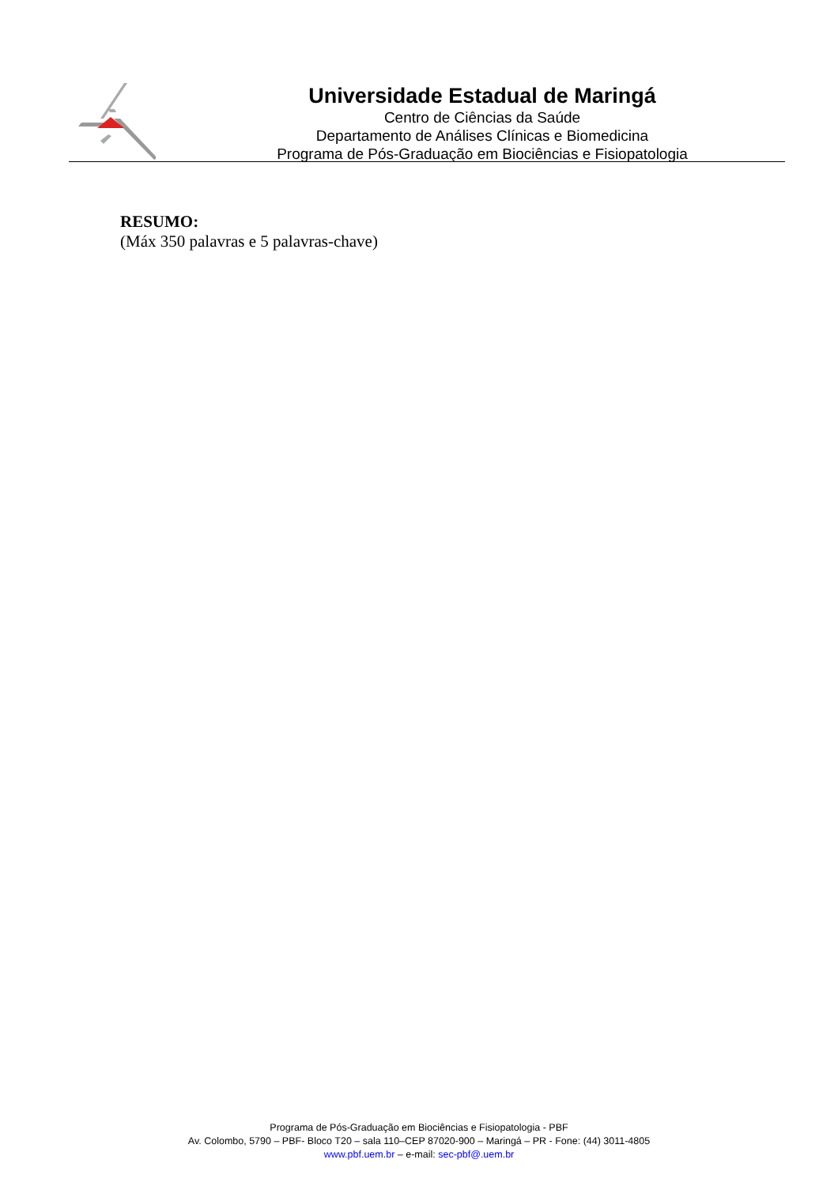Universidade Estadual de Maringá
Centro de Ciências da Saúde
Departamento de Análises Clínicas e Biomedicina
Programa de Pós-Graduação em Biociências e Fisiopatologia
RESUMO:
(Máx 350 palavras e 5 palavras-chave)
Programa de Pós-Graduação em Biociências e Fisiopatologia - PBF
Av. Colombo, 5790 – PBF- Bloco T20 – sala 110–CEP 87020-900 – Maringá – PR - Fone: (44) 3011-4805
www.pbf.uem.br – e-mail: sec-pbf@.uem.br